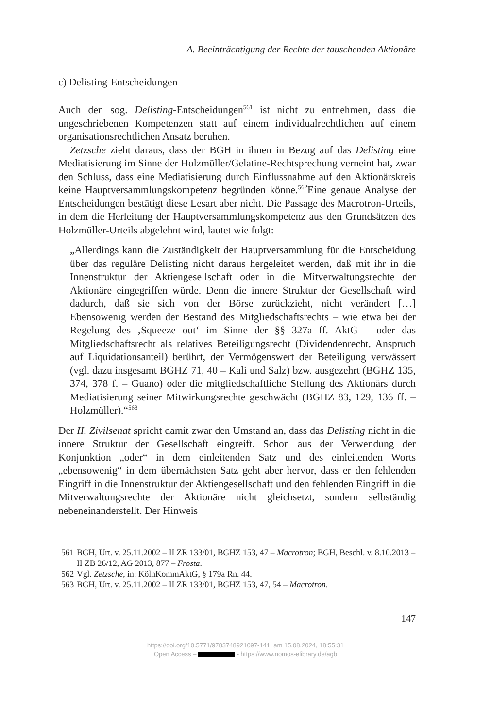A. Beeinträchtigung der Rechte der tauschenden Aktionäre
c) Delisting-Entscheidungen
Auch den sog. Delisting-Entscheidungen<sup>561</sup> ist nicht zu entnehmen, dass die ungeschriebenen Kompetenzen statt auf einem individualrechtlichen auf einem organisationsrechtlichen Ansatz beruhen.
Zetzsche zieht daraus, dass der BGH in ihnen in Bezug auf das Delisting eine Mediatisierung im Sinne der Holzmüller/Gelatine-Rechtsprechung verneint hat, zwar den Schluss, dass eine Mediatisierung durch Einflussnahme auf den Aktionärskreis keine Hauptversammlungskompetenz begründen könne.<sup>562</sup>Eine genaue Analyse der Entscheidungen bestätigt diese Lesart aber nicht. Die Passage des Macrotron-Urteils, in dem die Herleitung der Hauptversammlungskompetenz aus den Grundsätzen des Holzmüller-Urteils abgelehnt wird, lautet wie folgt:
„Allerdings kann die Zuständigkeit der Hauptversammlung für die Entscheidung über das reguläre Delisting nicht daraus hergeleitet werden, daß mit ihr in die Innenstruktur der Aktiengesellschaft oder in die Mitverwaltungsrechte der Aktionäre eingegriffen würde. Denn die innere Struktur der Gesellschaft wird dadurch, daß sie sich von der Börse zurückzieht, nicht verändert […] Ebensowenig werden der Bestand des Mitgliedschaftsrechts – wie etwa bei der Regelung des ‚Squeeze out‘ im Sinne der §§ 327a ff. AktG – oder das Mitgliedschaftsrecht als relatives Beteiligungsrecht (Dividendenrecht, Anspruch auf Liquidationsanteil) berührt, der Vermögenswert der Beteiligung verwässert (vgl. dazu insgesamt BGHZ 71, 40 – Kali und Salz) bzw. ausgezehrt (BGHZ 135, 374, 378 f. – Guano) oder die mitgliedschaftliche Stellung des Aktionärs durch Mediatisierung seiner Mitwirkungsrechte geschwächt (BGHZ 83, 129, 136 ff. – Holzmüller).“<sup>563</sup>
Der II. Zivilsenat spricht damit zwar den Umstand an, dass das Delisting nicht in die innere Struktur der Gesellschaft eingreift. Schon aus der Verwendung der Konjunktion „oder“ in dem einleitenden Satz und des einleitenden Worts „ebensowenig“ in dem übernächsten Satz geht aber hervor, dass er den fehlenden Eingriff in die Innenstruktur der Aktiengesellschaft und den fehlenden Eingriff in die Mitverwaltungsrechte der Aktionäre nicht gleichsetzt, sondern selbständig nebeneinanderstellt. Der Hinweis
561 BGH, Urt. v. 25.11.2002 – II ZR 133/01, BGHZ 153, 47 – Macrotron; BGH, Beschl. v. 8.10.2013 – II ZB 26/12, AG 2013, 877 – Frosta.
562 Vgl. Zetzsche, in: KölnKommAktG, § 179a Rn. 44.
563 BGH, Urt. v. 25.11.2002 – II ZR 133/01, BGHZ 153, 47, 54 – Macrotron.
147
https://doi.org/10.5771/9783748921097-141, am 15.08.2024, 18:55:31
Open Access – - https://www.nomos-elibrary.de/agb